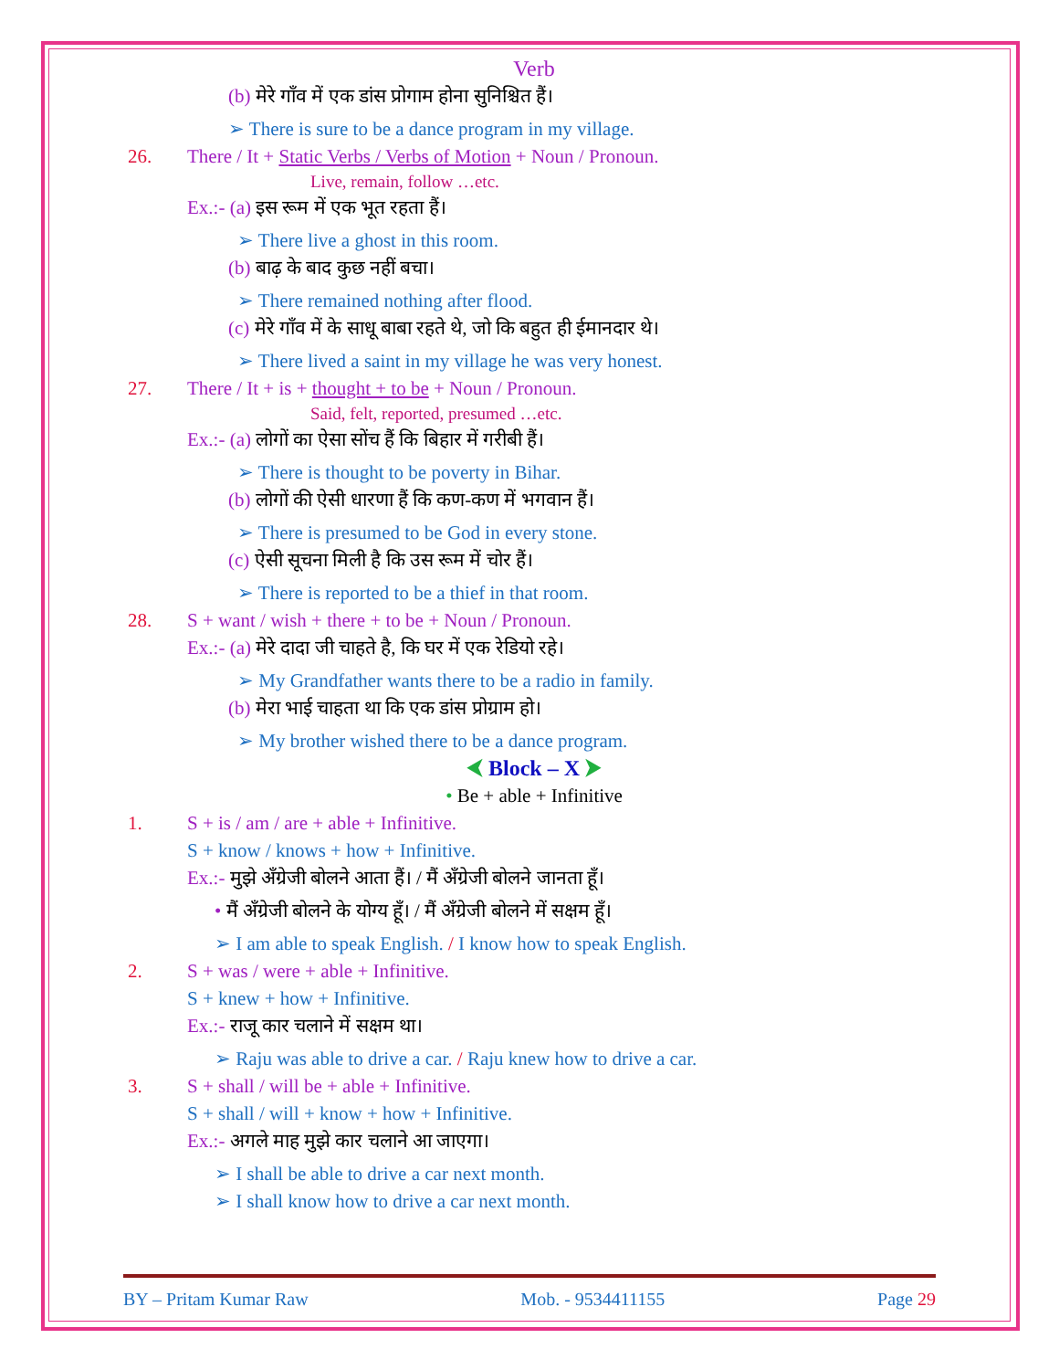Verb
(b) मेरे गाँव में एक डांस प्रोगाम होना सुनिश्चित हैं।
➢ There is sure to be a dance program in my village.
26. There / It + Static Verbs / Verbs of Motion + Noun / Pronoun.
Live, remain, follow …etc.
Ex.:- (a) इस रूम में एक भूत रहता हैं।
➢ There live a ghost in this room.
(b) बाढ़ के बाद कुछ नहीं बचा।
➢ There remained nothing after flood.
(c) मेरे गाँव में के साधू बाबा रहते थे, जो कि बहुत ही ईमानदार थे।
➢ There lived a saint in my village he was very honest.
27. There / It + is + thought + to be + Noun / Pronoun.
Said, felt, reported, presumed …etc.
Ex.:- (a) लोगों का ऐसा सोंच हैं कि बिहार में गरीबी हैं।
➢ There is thought to be poverty in Bihar.
(b) लोगों की ऐसी धारणा हैं कि कण-कण में भगवान हैं।
➢ There is presumed to be God in every stone.
(c) ऐसी सूचना मिली है कि उस रूम में चोर हैं।
➢ There is reported to be a thief in that room.
28. S + want / wish + there + to be + Noun / Pronoun.
Ex.:- (a) मेरे दादा जी चाहते है, कि घर में एक रेडियो रहे।
➢ My Grandfather wants there to be a radio in family.
(b) मेरा भाई चाहता था कि एक डांस प्रोग्राम हो।
➢ My brother wished there to be a dance program.
⮜ Block – X ⮞
• Be + able + Infinitive
1. S + is / am / are + able + Infinitive.
S + know / knows + how + Infinitive.
Ex.:- मुझे अँग्रेजी बोलने आता हैं। / मैं अँग्रेजी बोलने जानता हूँ।
• मैं अँग्रेजी बोलने के योग्य हूँ। / मैं अँग्रेजी बोलने में सक्षम हूँ।
➢ I am able to speak English. / I know how to speak English.
2. S + was / were + able + Infinitive.
S + knew + how + Infinitive.
Ex.:- राजू कार चलाने में सक्षम था।
➢ Raju was able to drive a car. / Raju knew how to drive a car.
3. S + shall / will be + able + Infinitive.
S + shall / will + know + how + Infinitive.
Ex.:- अगले माह मुझे कार चलाने आ जाएगा।
➢ I shall be able to drive a car next month.
➢ I shall know how to drive a car next month.
BY – Pritam Kumar Raw Mob. - 9534411155 Page 29